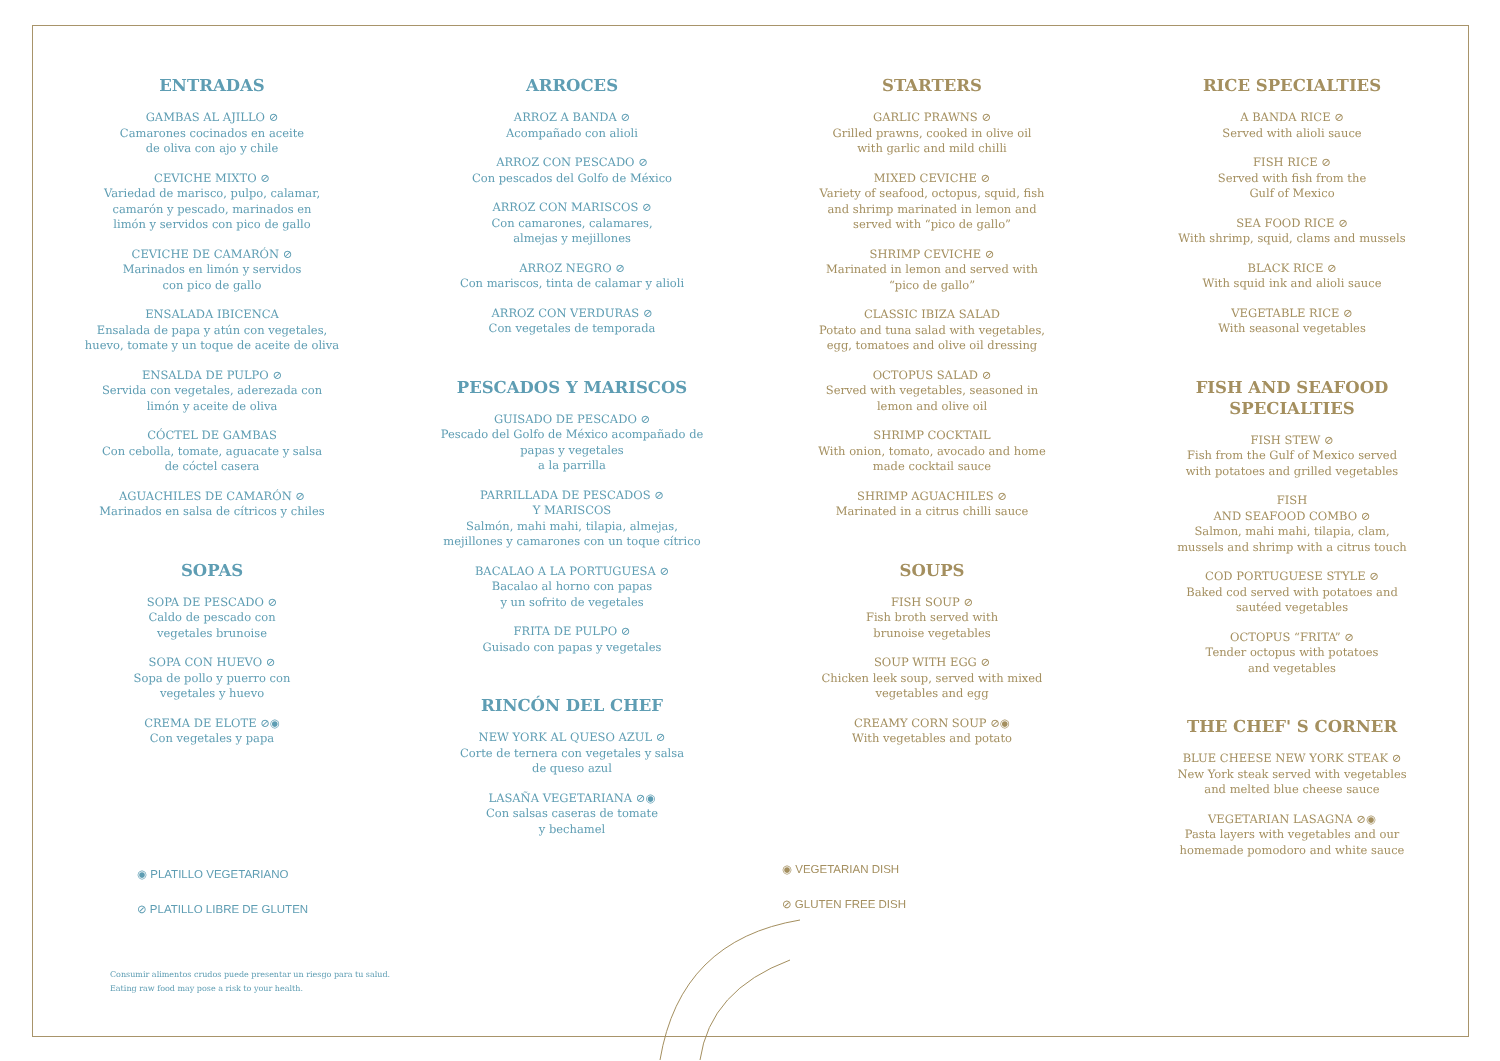ENTRADAS
GAMBAS AL AJILLO ⊘
Camarones cocinados en aceite
de oliva con ajo y chile
CEVICHE MIXTO ⊘
Variedad de marisco, pulpo, calamar,
camarón y pescado, marinados en
limón y servidos con pico de gallo
CEVICHE DE CAMARÓN ⊘
Marinados en limón y servidos
con pico de gallo
ENSALADA IBICENCA
Ensalada de papa y atún con vegetales,
huevo, tomate y un toque de aceite de oliva
ENSALDA DE PULPO ⊘
Servida con vegetales, aderezada con
limón y aceite de oliva
CÓCTEL DE GAMBAS
Con cebolla, tomate, aguacate y salsa
de cóctel casera
AGUACHILES DE CAMARÓN ⊘
Marinados en salsa de cítricos y chiles
SOPAS
SOPA DE PESCADO ⊘
Caldo de pescado con
vegetales brunoise
SOPA CON HUEVO ⊘
Sopa de pollo y puerro con
vegetales y huevo
CREMA DE ELOTE ⊘◉
Con vegetales y papa
◉ PLATILLO VEGETARIANO
⊘ PLATILLO LIBRE DE GLUTEN
Consumir alimentos crudos puede presentar un riesgo para tu salud.
Eating raw food may pose a risk to your health.
ARROCES
ARROZ A BANDA ⊘
Acompañado con alioli
ARROZ CON PESCADO ⊘
Con pescados del Golfo de México
ARROZ CON MARISCOS ⊘
Con camarones, calamares,
almejas y mejillones
ARROZ NEGRO ⊘
Con mariscos, tinta de calamar y alioli
ARROZ CON VERDURAS ⊘
Con vegetales de temporada
PESCADOS Y MARISCOS
GUISADO DE PESCADO ⊘
Pescado del Golfo de México acompañado de
papas y vegetales
a la parrilla
PARRILLADA DE PESCADOS ⊘
Y MARISCOS
Salmón, mahi mahi, tilapia, almejas,
mejillones y camarones con un toque cítrico
BACALAO A LA PORTUGUESA ⊘
Bacalao al horno con papas
y un sofrito de vegetales
FRITA DE PULPO ⊘
Guisado con papas y vegetales
RINCÓN DEL CHEF
NEW YORK AL QUESO AZUL ⊘
Corte de ternera con vegetales y salsa
de queso azul
LASAÑA VEGETARIANA ⊘◉
Con salsas caseras de tomate
y bechamel
STARTERS
GARLIC PRAWNS ⊘
Grilled prawns, cooked in olive oil
with garlic and mild chilli
MIXED CEVICHE ⊘
Variety of seafood, octopus, squid, fish
and shrimp marinated in lemon and
served with “pico de gallo”
SHRIMP CEVICHE ⊘
Marinated in lemon and served with
“pico de gallo”
CLASSIC IBIZA SALAD
Potato and tuna salad with vegetables,
egg, tomatoes and olive oil dressing
OCTOPUS SALAD ⊘
Served with vegetables, seasoned in
lemon and olive oil
SHRIMP COCKTAIL
With onion, tomato, avocado and home
made cocktail sauce
SHRIMP AGUACHILES ⊘
Marinated in a citrus chilli sauce
SOUPS
FISH SOUP ⊘
Fish broth served with
brunoise vegetables
SOUP WITH EGG ⊘
Chicken leek soup, served with mixed
vegetables and egg
CREAMY CORN SOUP ⊘◉
With vegetables and potato
◉ VEGETARIAN DISH
⊘ GLUTEN FREE DISH
RICE SPECIALTIES
A BANDA RICE ⊘
Served with alioli sauce
FISH RICE ⊘
Served with fish from the
Gulf of Mexico
SEA FOOD RICE ⊘
With shrimp, squid, clams and mussels
BLACK RICE ⊘
With squid ink and alioli sauce
VEGETABLE RICE ⊘
With seasonal vegetables
FISH AND SEAFOOD
SPECIALTIES
FISH STEW ⊘
Fish from the Gulf of Mexico served
with potatoes and grilled vegetables
FISH
AND SEAFOOD COMBO ⊘
Salmon, mahi mahi, tilapia, clam,
mussels and shrimp with a citrus touch
COD PORTUGUESE STYLE ⊘
Baked cod served with potatoes and
sautéed vegetables
OCTOPUS “FRITA” ⊘
Tender octopus with potatoes
and vegetables
THE CHEF' S CORNER
BLUE CHEESE NEW YORK STEAK ⊘
New York steak served with vegetables
and melted blue cheese sauce
VEGETARIAN LASAGNA ⊘◉
Pasta layers with vegetables and our
homemade pomodoro and white sauce